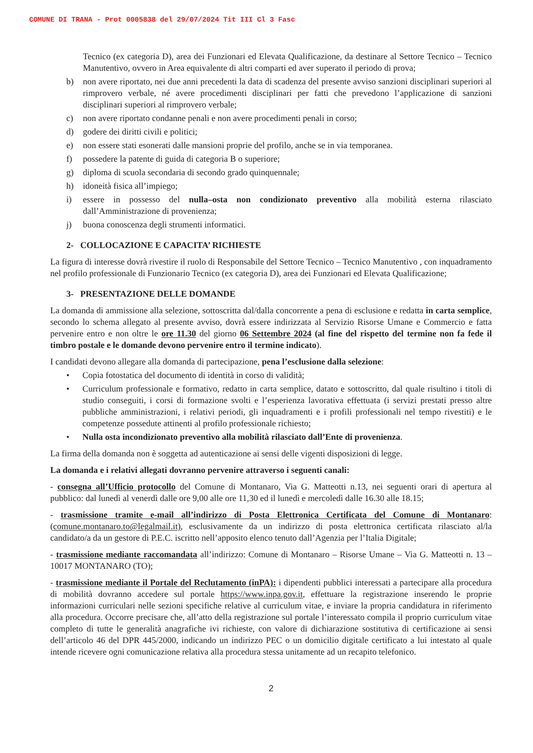COMUNE DI TRANA - Prot 0005838 del 29/07/2024 Tit III Cl 3 Fasc
Tecnico (ex categoria D), area dei Funzionari ed Elevata Qualificazione, da destinare al Settore Tecnico – Tecnico Manutentivo, ovvero in Area equivalente di altri comparti ed aver superato il periodo di prova;
b) non avere riportato, nei due anni precedenti la data di scadenza del presente avviso sanzioni disciplinari superiori al rimprovero verbale, né avere procedimenti disciplinari per fatti che prevedono l’applicazione di sanzioni disciplinari superiori al rimprovero verbale;
c) non avere riportato condanne penali e non avere procedimenti penali in corso;
d) godere dei diritti civili e politici;
e) non essere stati esonerati dalle mansioni proprie del profilo, anche se in via temporanea.
f) possedere la patente di guida di categoria B o superiore;
g) diploma di scuola secondaria di secondo grado quinquennale;
h) idoneità fisica all’impiego;
i) essere in possesso del nulla–osta non condizionato preventivo alla mobilità esterna rilasciato dall’Amministrazione di provenienza;
j) buona conoscenza degli strumenti informatici.
2- COLLOCAZIONE E CAPACITA’ RICHIESTE
La figura di interesse dovrà rivestire il ruolo di Responsabile del Settore Tecnico – Tecnico Manutentivo , con inquadramento nel profilo professionale di Funzionario Tecnico (ex categoria D), area dei Funzionari ed Elevata Qualificazione;
3- PRESENTAZIONE DELLE DOMANDE
La domanda di ammissione alla selezione, sottoscritta dal/dalla concorrente a pena di esclusione e redatta in carta semplice, secondo lo schema allegato al presente avviso, dovrà essere indirizzata al Servizio Risorse Umane e Commercio e fatta pervenire entro e non oltre le ore 11.30 del giorno 06 Settembre 2024 (al fine del rispetto del termine non fa fede il timbro postale e le domande devono pervenire entro il termine indicato).
I candidati devono allegare alla domanda di partecipazione, pena l’esclusione dalla selezione:
• Copia fotostatica del documento di identità in corso di validità;
• Curriculum professionale e formativo, redatto in carta semplice, datato e sottoscritto, dal quale risultino i titoli di studio conseguiti, i corsi di formazione svolti e l’esperienza lavorativa effettuata (i servizi prestati presso altre pubbliche amministrazioni, i relativi periodi, gli inquadramenti e i profili professionali nel tempo rivestiti) e le competenze possedute attinenti al profilo professionale richiesto;
• Nulla osta incondizionato preventivo alla mobilità rilasciato dall’Ente di provenienza.
La firma della domanda non è soggetta ad autenticazione ai sensi delle vigenti disposizioni di legge.
La domanda e i relativi allegati dovranno pervenire attraverso i seguenti canali:
- consegna all’Ufficio protocollo del Comune di Montanaro, Via G. Matteotti n.13, nei seguenti orari di apertura al pubblico: dal lunedì al venerdì dalle ore 9,00 alle ore 11,30 ed il lunedì e mercoledì dalle 16.30 alle 18.15;
- trasmissione tramite e-mail all’indirizzo di Posta Elettronica Certificata del Comune di Montanaro: (comune.montanaro.to@legalmail.it), esclusivamente da un indirizzo di posta elettronica certificata rilasciato al/la candidato/a da un gestore di P.E.C. iscritto nell’apposito elenco tenuto dall’Agenzia per l’Italia Digitale;
- trasmissione mediante raccomandata all’indirizzo: Comune di Montanaro – Risorse Umane – Via G. Matteotti n. 13 – 10017 MONTANARO (TO);
- trasmissione mediante il Portale del Reclutamento (inPA): i dipendenti pubblici interessati a partecipare alla procedura di mobilità dovranno accedere sul portale https://www.inpa.gov.it, effettuare la registrazione inserendo le proprie informazioni curriculari nelle sezioni specifiche relative al curriculum vitae, e inviare la propria candidatura in riferimento alla procedura. Occorre precisare che, all’atto della registrazione sul portale l’interessato compila il proprio curriculum vitae completo di tutte le generalità anagrafiche ivi richieste, con valore di dichiarazione sostitutiva di certificazione ai sensi dell’articolo 46 del DPR 445/2000, indicando un indirizzo PEC o un domicilio digitale certificato a lui intestato al quale intende ricevere ogni comunicazione relativa alla procedura stessa unitamente ad un recapito telefonico.
2